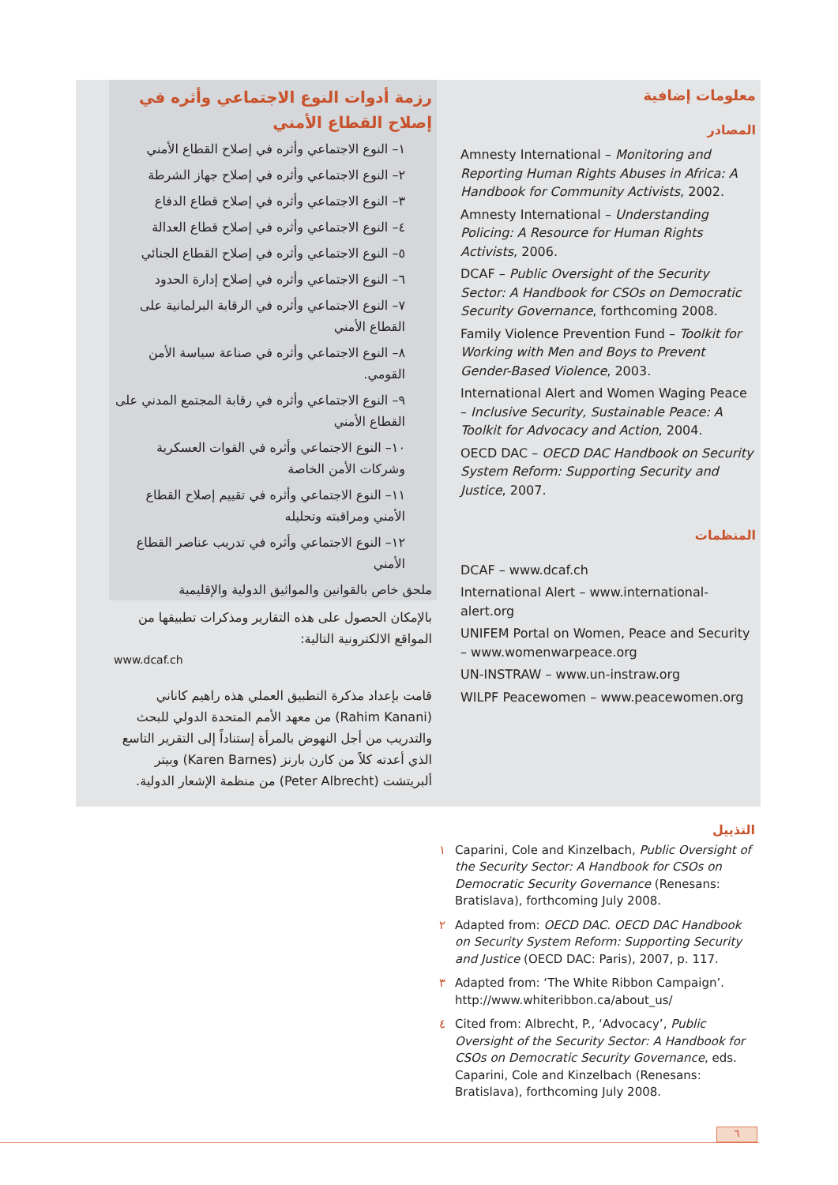معلومات إضافية
المصادر
Amnesty International – Monitoring and Reporting Human Rights Abuses in Africa: A Handbook for Community Activists, 2002.
Amnesty International – Understanding Policing: A Resource for Human Rights Activists, 2006.
DCAF – Public Oversight of the Security Sector: A Handbook for CSOs on Democratic Security Governance, forthcoming 2008.
Family Violence Prevention Fund – Toolkit for Working with Men and Boys to Prevent Gender-Based Violence, 2003.
International Alert and Women Waging Peace – Inclusive Security, Sustainable Peace: A Toolkit for Advocacy and Action, 2004.
OECD DAC – OECD DAC Handbook on Security System Reform: Supporting Security and Justice, 2007.
المنظمات
DCAF – www.dcaf.ch
International Alert – www.international-alert.org
UNIFEM Portal on Women, Peace and Security – www.womenwarpeace.org
UN-INSTRAW – www.un-instraw.org
WILPF Peacewomen – www.peacewomen.org
رزمة أدوات النوع الاجتماعي وأثره في إصلاح القطاع الأمني
١– النوع الاجتماعي وأثره في إصلاح القطاع الأمني
٢– النوع الاجتماعي وأثره في إصلاح جهاز الشرطة
٣– النوع الاجتماعي وأثره في إصلاح قطاع الدفاع
٤– النوع الاجتماعي وأثره في إصلاح قطاع العدالة
٥– النوع الاجتماعي وأثره في إصلاح القطاع الجنائي
٦– النوع الاجتماعي وأثره في إصلاح إدارة الحدود
٧– النوع الاجتماعي وأثره في الرقابة البرلمانية على القطاع الأمني
٨– النوع الاجتماعي وأثره في صناعة سياسة الأمن القومي.
٩– النوع الاجتماعي وأثره في رقابة المجتمع المدني على القطاع الأمني
١٠– النوع الاجتماعي وأثره في القوات العسكرية وشركات الأمن الخاصة
١١– النوع الاجتماعي وأثره في تقييم إصلاح القطاع الأمني ومراقبته وتحليله
١٢– النوع الاجتماعي وأثره في تدريب عناصر القطاع الأمني
ملحق خاص بالقوانين والمواثيق الدولية والإقليمية
بالإمكان الحصول على هذه التقارير ومذكرات تطبيقها من المواقع الالكترونية التالية:
www.dcaf.ch
قامت بإعداد مذكرة التطبيق العملي هذه راهيم كاناني (Rahim Kanani) من معهد الأمم المتحدة الدولي للبحث والتدريب من أجل النهوض بالمرأة إستناداً إلى التقرير التاسع الذي أعدته كلاً من كارن بارنز (Karen Barnes) وبيتر ألبريتشت (Peter Albrecht) من منظمة الإشعار الدولية.
التذييل
١ Caparini, Cole and Kinzelbach, Public Oversight of the Security Sector: A Handbook for CSOs on Democratic Security Governance (Renesans: Bratislava), forthcoming July 2008.
٢ Adapted from: OECD DAC. OECD DAC Handbook on Security System Reform: Supporting Security and Justice (OECD DAC: Paris), 2007, p. 117.
٣ Adapted from: ‘The White Ribbon Campaign’. http://www.whiteribbon.ca/about_us/
٤ Cited from: Albrecht, P., ‘Advocacy’, Public Oversight of the Security Sector: A Handbook for CSOs on Democratic Security Governance, eds. Caparini, Cole and Kinzelbach (Renesans: Bratislava), forthcoming July 2008.
٦